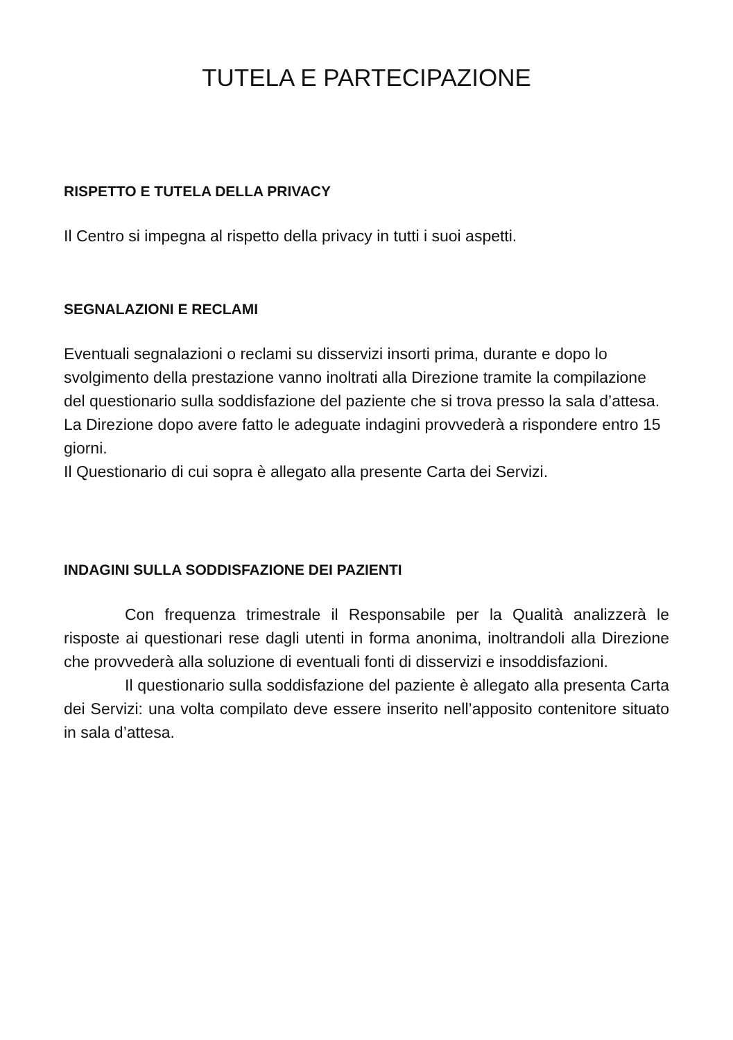TUTELA E PARTECIPAZIONE
RISPETTO E TUTELA DELLA PRIVACY
Il Centro si impegna al rispetto della privacy in tutti i suoi aspetti.
SEGNALAZIONI E RECLAMI
Eventuali segnalazioni o reclami su disservizi insorti prima, durante e dopo lo svolgimento della prestazione vanno inoltrati alla Direzione tramite la compilazione del questionario sulla soddisfazione del paziente che si trova presso la sala d’attesa.
La Direzione dopo avere fatto le adeguate indagini provvederà a rispondere entro 15 giorni.
Il Questionario di cui sopra è allegato alla presente Carta dei Servizi.
INDAGINI SULLA SODDISFAZIONE DEI PAZIENTI
Con frequenza trimestrale il Responsabile per la Qualità analizzerà le risposte ai questionari rese dagli utenti in forma anonima, inoltrandoli alla Direzione che provvederà alla soluzione di eventuali fonti di disservizi e insoddisfazioni.
Il questionario sulla soddisfazione del paziente è allegato alla presenta Carta dei Servizi: una volta compilato deve essere inserito nell’apposito contenitore situato in sala d’attesa.